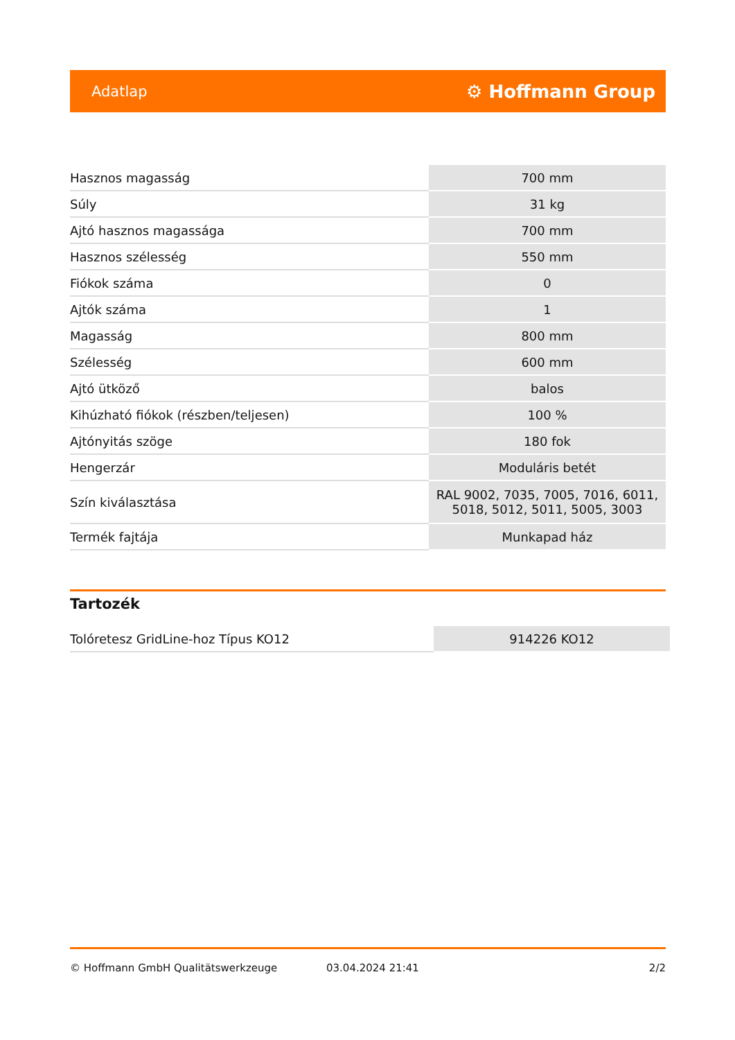Adatlap ⚙ Hoffmann Group
| Hasznos magasság | 700 mm |
| Súly | 31 kg |
| Ajtó hasznos magassága | 700 mm |
| Hasznos szélesség | 550 mm |
| Fiókok száma | 0 |
| Ajtók száma | 1 |
| Magasság | 800 mm |
| Szélesség | 600 mm |
| Ajtó ütköző | balos |
| Kihúzható fiókok (részben/teljesen) | 100 % |
| Ajtónyitás szöge | 180 fok |
| Hengerzár | Moduláris betét |
| Szín kiválasztása | RAL 9002, 7035, 7005, 7016, 6011, 5018, 5012, 5011, 5005, 3003 |
| Termék fajtája | Munkapad ház |
Tartozék
| Tolóretesz GridLine-hoz Típus KO12 | 914226 KO12 |
© Hoffmann GmbH Qualitätswerkzeuge 03.04.2024 21:41 2/2